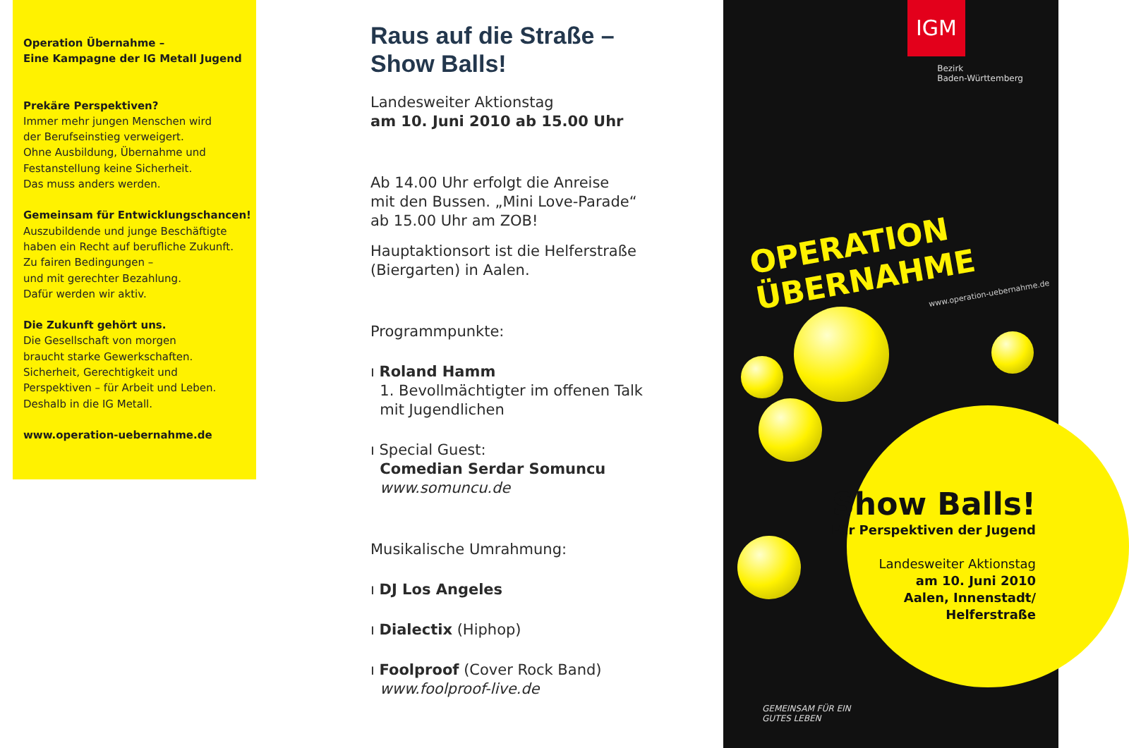Operation Übernahme –
Eine Kampagne der IG Metall Jugend
Prekäre Perspektiven?
Immer mehr jungen Menschen wird
der Berufseinstieg verweigert.
Ohne Ausbildung, Übernahme und
Festanstellung keine Sicherheit.
Das muss anders werden.
Gemeinsam für Entwicklungschancen!
Auszubildende und junge Beschäftigte
haben ein Recht auf berufliche Zukunft.
Zu fairen Bedingungen –
und mit gerechter Bezahlung.
Dafür werden wir aktiv.
Die Zukunft gehört uns.
Die Gesellschaft von morgen
braucht starke Gewerkschaften.
Sicherheit, Gerechtigkeit und
Perspektiven – für Arbeit und Leben.
Deshalb in die IG Metall.
www.operation-uebernahme.de
Raus auf die Straße –
Show Balls!
Landesweiter Aktionstag
am 10. Juni 2010 ab 15.00 Uhr
Ab 14.00 Uhr erfolgt die Anreise
mit den Bussen. „Mini Love-Parade“
ab 15.00 Uhr am ZOB!
Hauptaktionsort ist die Helferstraße
(Biergarten) in Aalen.
Programmpunkte:
ı Roland Hamm
1. Bevollmächtigter im offenen Talk
mit Jugendlichen
ı Special Guest:
Comedian Serdar Somuncu
www.somuncu.de
Musikalische Umrahmung:
ı DJ Los Angeles
ı Dialectix (Hiphop)
ı Foolproof (Cover Rock Band)
www.foolproof-live.de
IGM
Bezirk
Baden-Württemberg
OPERATION
ÜBERNAHME
www.operation-uebernahme.de
Show Balls!
Für Perspektiven der Jugend
Landesweiter Aktionstag
am 10. Juni 2010
Aalen, Innenstadt/
Helferstraße
GEMEINSAM FÜR EIN
GUTES LEBEN